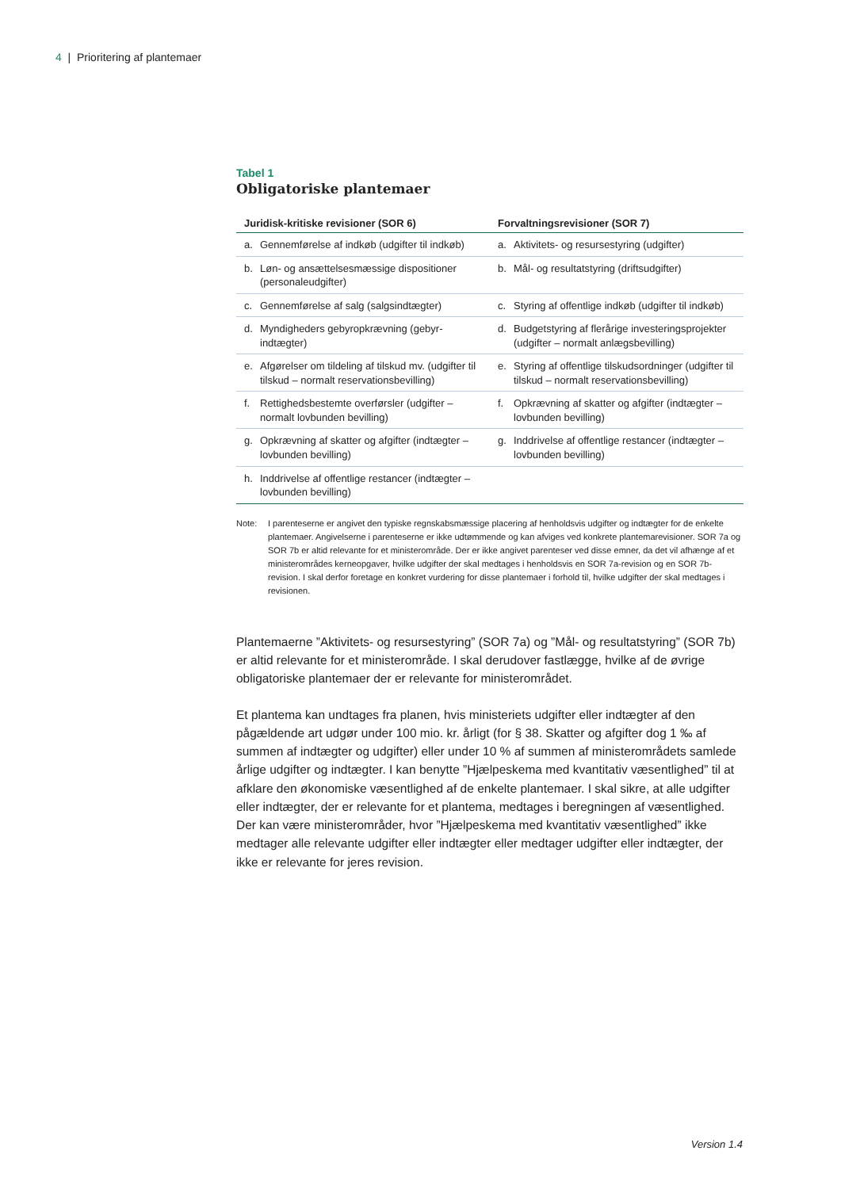4 | Prioritering af plantemaer
Tabel 1
Obligatoriske plantemaer
| Juridisk-kritiske revisioner (SOR 6) | Forvaltningsrevisioner (SOR 7) |
| --- | --- |
| a. Gennemførelse af indkøb (udgifter til indkøb) | a. Aktivitets- og resursestyring (udgifter) |
| b. Løn- og ansættelsesmæssige dispositioner (personaleudgifter) | b. Mål- og resultatstyring (driftsudgifter) |
| c. Gennemførelse af salg (salgsindtægter) | c. Styring af offentlige indkøb (udgifter til indkøb) |
| d. Myndigheders gebyropkrævning (gebyr­indtægter) | d. Budgetstyring af flerårige investeringspro­jekter (udgifter – normalt anlægsbevilling) |
| e. Afgørelser om tildeling af tilskud mv. (ud­gifter til tilskud – normalt reservationsbe­villing) | e. Styring af offentlige tilskudsordninger (udgifter til tilskud – normalt reservations­bevilling) |
| f. Rettighedsbestemte overførsler (udgifter – normalt lovbunden bevilling) | f. Opkrævning af skatter og afgifter (indtæg­ter – lovbunden bevilling) |
| g. Opkrævning af skatter og afgifter (indtæg­ter – lovbunden bevilling) | g. Inddrivelse af offentlige restancer (indtæg­ter – lovbunden bevilling) |
| h. Inddrivelse af offentlige restancer (indtæg­ter – lovbunden bevilling) | |
Note: I parenteserne er angivet den typiske regnskabsmæssige placering af henholdsvis udgifter og indtægter for de enkelte plantemaer. Angivelserne i parenteserne er ikke udtømmende og kan afviges ved konkre­te plantemarevisioner. SOR 7a og SOR 7b er altid relevante for et ministerområde. Der er ikke angivet pa­renteser ved disse emner, da det vil afhænge af et ministerområdes kerneopgaver, hvilke udgifter der skal medtages i henholdsvis en SOR 7a-revision og en SOR 7b-revision. I skal derfor foretage en konkret vur­dering for disse plantemaer i forhold til, hvilke udgifter der skal medtages i revisionen.
Plantemaerne ”Aktivitets- og resursestyring” (SOR 7a) og ”Mål- og resultatstyring” (SOR 7b) er altid relevante for et ministerområde. I skal derudover fastlægge, hvilke af de øvrige obligatoriske plantemaer der er relevante for ministerområdet.
Et plantema kan undtages fra planen, hvis ministeriets udgifter eller indtægter af den pågældende art udgør under 100 mio. kr. årligt (for § 38. Skatter og afgifter dog 1 ‰ af summen af indtægter og udgifter) eller under 10 % af summen af ministerområdets samlede årlige udgifter og indtægter. I kan benytte ”Hjælpeskema med kvantitativ væsentlighed” til at afklare den økonomiske væsentlighed af de enkelte plantemaer. I skal sikre, at alle udgifter eller indtægter, der er relevante for et plantema, medtages i beregningen af væsentlighed. Der kan være ministerområder, hvor ”Hjælpeskema med kvantitativ væsentlighed” ikke medtager alle relevante udgifter eller indtægter eller medtager udgifter eller indtægter, der ikke er relevante for jeres revision.
Version 1.4